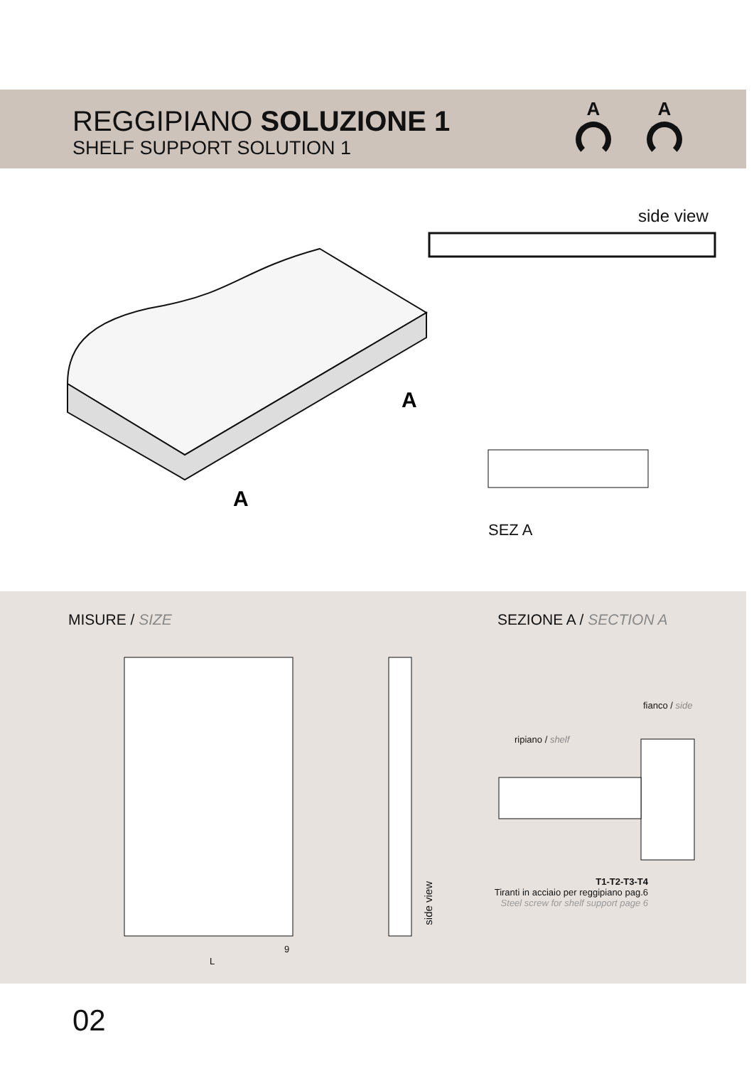REGGIPIANO SOLUZIONE 1
SHELF SUPPORT SOLUTION 1
A A
side view
A
A
SEZ A
MISURE / SIZE SEZIONE A / SECTION A
L
9
side view
fianco / side
ripiano / shelf
T1-T2-T3-T4
Tiranti in acciaio per reggipiano pag.6
Steel screw for shelf support page 6
02